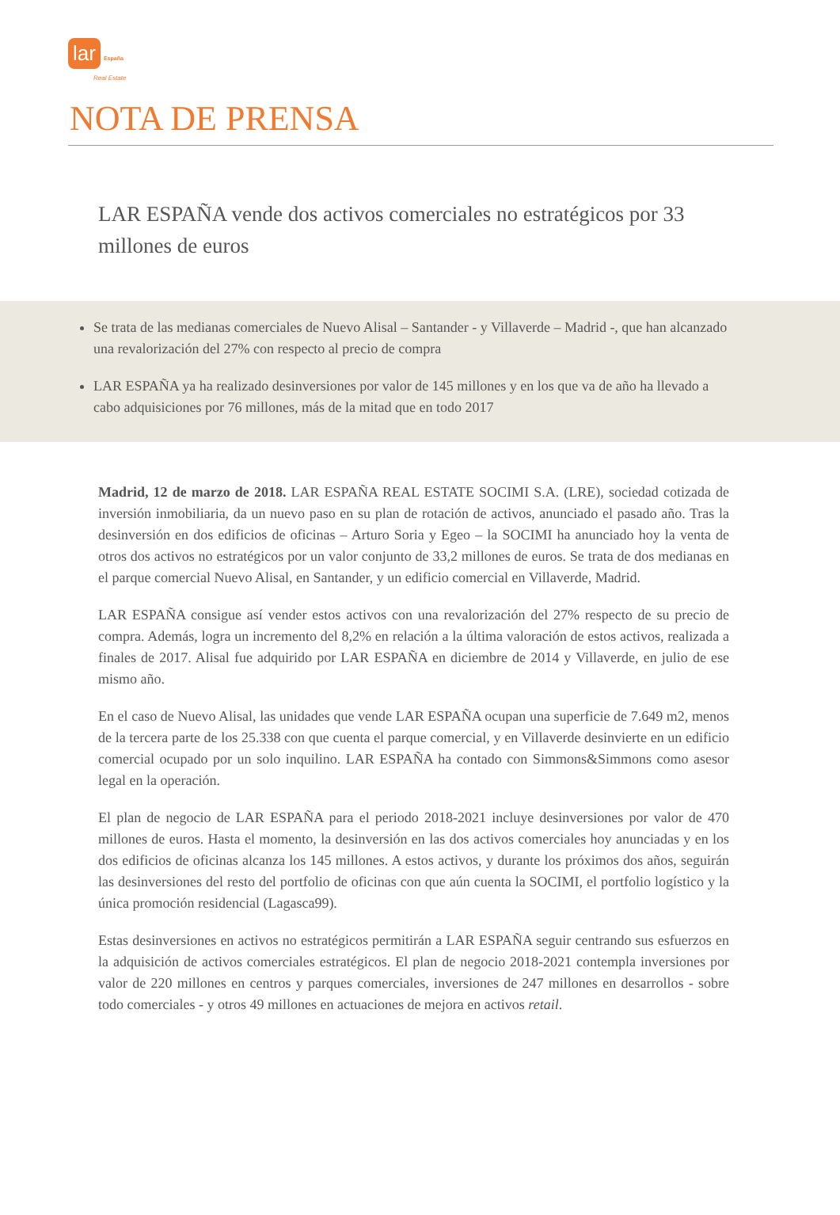lar España
Real Estate
NOTA DE PRENSA
LAR ESPAÑA vende dos activos comerciales no estratégicos por 33 millones de euros
Se trata de las medianas comerciales de Nuevo Alisal – Santander - y Villaverde – Madrid -, que han alcanzado una revalorización del 27% con respecto al precio de compra
LAR ESPAÑA ya ha realizado desinversiones por valor de 145 millones y en los que va de año ha llevado a cabo adquisiciones por 76 millones, más de la mitad que en todo 2017
Madrid, 12 de marzo de 2018. LAR ESPAÑA REAL ESTATE SOCIMI S.A. (LRE), sociedad cotizada de inversión inmobiliaria, da un nuevo paso en su plan de rotación de activos, anunciado el pasado año. Tras la desinversión en dos edificios de oficinas – Arturo Soria y Egeo – la SOCIMI ha anunciado hoy la venta de otros dos activos no estratégicos por un valor conjunto de 33,2 millones de euros. Se trata de dos medianas en el parque comercial Nuevo Alisal, en Santander, y un edificio comercial en Villaverde, Madrid.
LAR ESPAÑA consigue así vender estos activos con una revalorización del 27% respecto de su precio de compra. Además, logra un incremento del 8,2% en relación a la última valoración de estos activos, realizada a finales de 2017. Alisal fue adquirido por LAR ESPAÑA en diciembre de 2014 y Villaverde, en julio de ese mismo año.
En el caso de Nuevo Alisal, las unidades que vende LAR ESPAÑA ocupan una superficie de 7.649 m2, menos de la tercera parte de los 25.338 con que cuenta el parque comercial, y en Villaverde desinvierte en un edificio comercial ocupado por un solo inquilino. LAR ESPAÑA ha contado con Simmons&Simmons como asesor legal en la operación.
El plan de negocio de LAR ESPAÑA para el periodo 2018-2021 incluye desinversiones por valor de 470 millones de euros. Hasta el momento, la desinversión en las dos activos comerciales hoy anunciadas y en los dos edificios de oficinas alcanza los 145 millones. A estos activos, y durante los próximos dos años, seguirán las desinversiones del resto del portfolio de oficinas con que aún cuenta la SOCIMI, el portfolio logístico y la única promoción residencial (Lagasca99).
Estas desinversiones en activos no estratégicos permitirán a LAR ESPAÑA seguir centrando sus esfuerzos en la adquisición de activos comerciales estratégicos. El plan de negocio 2018-2021 contempla inversiones por valor de 220 millones en centros y parques comerciales, inversiones de 247 millones en desarrollos - sobre todo comerciales - y otros 49 millones en actuaciones de mejora en activos retail.